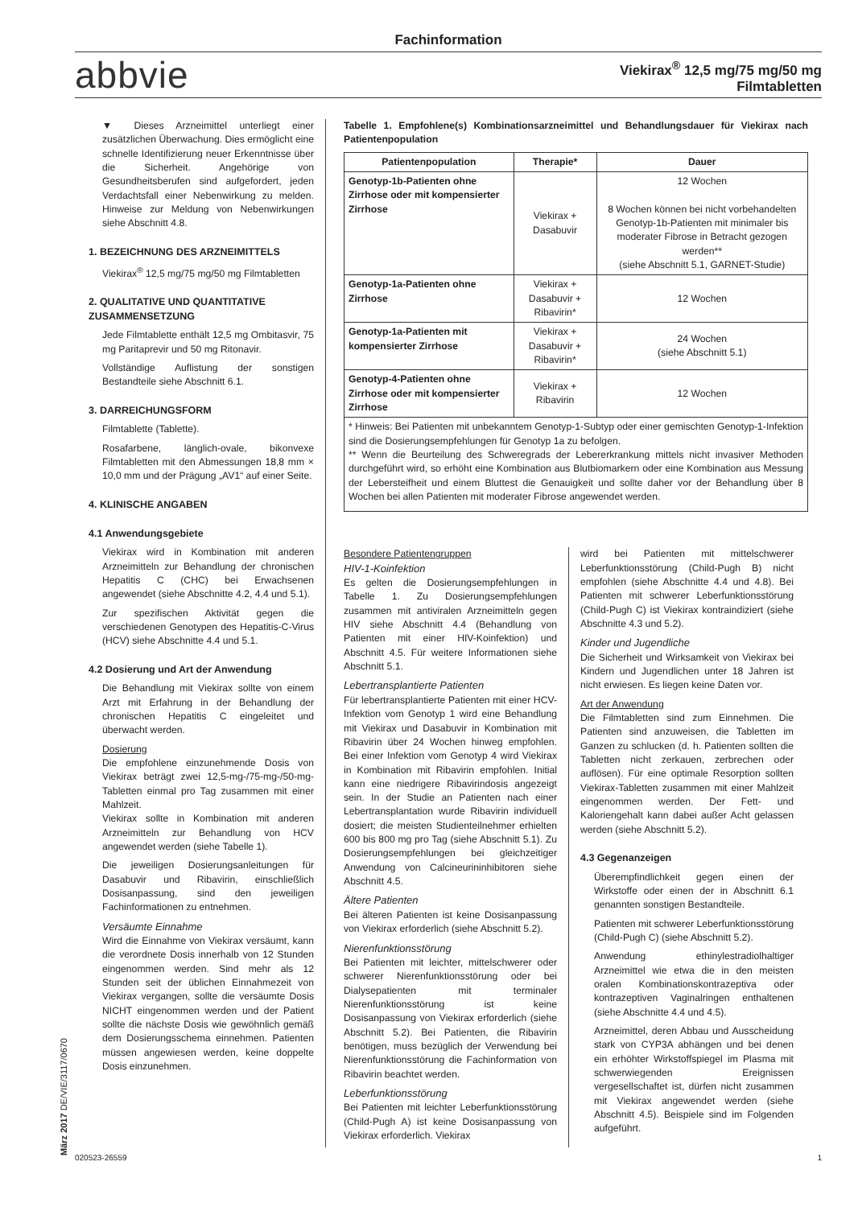Fachinformation
abbvie
Viekirax<sup>®</sup> 12,5 mg/75 mg/50 mg
Filmtabletten
▼ Dieses Arzneimittel unterliegt einer zusätzlichen Überwachung. Dies ermöglicht eine schnelle Identifizierung neuer Erkenntnisse über die Sicherheit. Angehörige von Gesundheitsberufen sind aufgefordert, jeden Verdachtsfall einer Nebenwirkung zu melden. Hinweise zur Meldung von Nebenwirkungen siehe Abschnitt 4.8.
1. BEZEICHNUNG DES ARZNEIMITTELS
Viekirax<sup>®</sup> 12,5 mg/75 mg/50 mg Filmtabletten
2. QUALITATIVE UND QUANTITATIVE ZUSAMMENSETZUNG
Jede Filmtablette enthält 12,5 mg Ombitasvir, 75 mg Paritaprevir und 50 mg Ritonavir.
Vollständige Auflistung der sonstigen Bestandteile siehe Abschnitt 6.1.
3. DARREICHUNGSFORM
Filmtablette (Tablette).
Rosafarbene, länglich-ovale, bikonvexe Filmtabletten mit den Abmessungen 18,8 mm × 10,0 mm und der Prägung „AV1“ auf einer Seite.
4. KLINISCHE ANGABEN
4.1 Anwendungsgebiete
Viekirax wird in Kombination mit anderen Arzneimitteln zur Behandlung der chronischen Hepatitis C (CHC) bei Erwachsenen angewendet (siehe Abschnitte 4.2, 4.4 und 5.1).
Zur spezifischen Aktivität gegen die verschiedenen Genotypen des Hepatitis-C-Virus (HCV) siehe Abschnitte 4.4 und 5.1.
4.2 Dosierung und Art der Anwendung
Die Behandlung mit Viekirax sollte von einem Arzt mit Erfahrung in der Behandlung der chronischen Hepatitis C eingeleitet und überwacht werden.
Dosierung
Die empfohlene einzunehmende Dosis von Viekirax beträgt zwei 12,5-mg-/75-mg-/50-mg-Tabletten einmal pro Tag zusammen mit einer Mahlzeit.
Viekirax sollte in Kombination mit anderen Arzneimitteln zur Behandlung von HCV angewendet werden (siehe Tabelle 1).
Die jeweiligen Dosierungsanleitungen für Dasabuvir und Ribavirin, einschließlich Dosisanpassung, sind den jeweiligen Fachinformationen zu entnehmen.
Versäumte Einnahme
Wird die Einnahme von Viekirax versäumt, kann die verordnete Dosis innerhalb von 12 Stunden eingenommen werden. Sind mehr als 12 Stunden seit der üblichen Einnahmezeit von Viekirax vergangen, sollte die versäumte Dosis NICHT eingenommen werden und der Patient sollte die nächste Dosis wie gewöhnlich gemäß dem Dosierungsschema einnehmen. Patienten müssen angewiesen werden, keine doppelte Dosis einzunehmen.
Tabelle 1. Empfohlene(s) Kombinationsarzneimittel und Behandlungsdauer für Viekirax nach Patientenpopulation
| Patientenpopulation | Therapie* | Dauer |
| --- | --- | --- |
| Genotyp-1b-Patienten ohne Zirrhose oder mit kompensierter Zirrhose | Viekirax + Dasabuvir | 12 Wochen 8 Wochen können bei nicht vorbehandelten Genotyp-1b-Patienten mit minimaler bis moderater Fibrose in Betracht gezogen werden** (siehe Abschnitt 5.1, GARNET-Studie) |
| Genotyp-1a-Patienten ohne Zirrhose | Viekirax + Dasabuvir + Ribavirin* | 12 Wochen |
| Genotyp-1a-Patienten mit kompensierter Zirrhose | Viekirax + Dasabuvir + Ribavirin* | 24 Wochen (siehe Abschnitt 5.1) |
| Genotyp-4-Patienten ohne Zirrhose oder mit kompensierter Zirrhose | Viekirax + Ribavirin | 12 Wochen |
| * Hinweis: Bei Patienten mit unbekanntem Genotyp-1-Subtyp oder einer gemischten Genotyp-1-Infektion sind die Dosierungsempfehlungen für Genotyp 1a zu befolgen. ** Wenn die Beurteilung des Schweregrads der Lebererkrankung mittels nicht invasiver Methoden durchgeführt wird, so erhöht eine Kombination aus Blutbiomarkern oder eine Kombination aus Messung der Lebersteifheit und einem Bluttest die Genauigkeit und sollte daher vor der Behandlung über 8 Wochen bei allen Patienten mit moderater Fibrose angewendet werden. | | |
Besondere Patientengruppen
HIV-1-Koinfektion
Es gelten die Dosierungsempfehlungen in Tabelle 1. Zu Dosierungsempfehlungen zusammen mit antiviralen Arzneimitteln gegen HIV siehe Abschnitt 4.4 (Behandlung von Patienten mit einer HIV-Koinfektion) und Abschnitt 4.5. Für weitere Informationen siehe Abschnitt 5.1.
Lebertransplantierte Patienten
Für lebertransplantierte Patienten mit einer HCV-Infektion vom Genotyp 1 wird eine Behandlung mit Viekirax und Dasabuvir in Kombination mit Ribavirin über 24 Wochen hinweg empfohlen. Bei einer Infektion vom Genotyp 4 wird Viekirax in Kombination mit Ribavirin empfohlen. Initial kann eine niedrigere Ribavirindosis angezeigt sein. In der Studie an Patienten nach einer Lebertransplantation wurde Ribavirin individuell dosiert; die meisten Studienteilnehmer erhielten 600 bis 800 mg pro Tag (siehe Abschnitt 5.1). Zu Dosierungsempfehlungen bei gleichzeitiger Anwendung von Calcineurininhibitoren siehe Abschnitt 4.5.
Ältere Patienten
Bei älteren Patienten ist keine Dosisanpassung von Viekirax erforderlich (siehe Abschnitt 5.2).
Nierenfunktionsstörung
Bei Patienten mit leichter, mittelschwerer oder schwerer Nierenfunktionsstörung oder bei Dialysepatienten mit terminaler Nierenfunktionsstörung ist keine Dosisanpassung von Viekirax erforderlich (siehe Abschnitt 5.2). Bei Patienten, die Ribavirin benötigen, muss bezüglich der Verwendung bei Nierenfunktionsstörung die Fachinformation von Ribavirin beachtet werden.
Leberfunktionsstörung
Bei Patienten mit leichter Leberfunktionsstörung (Child-Pugh A) ist keine Dosisanpassung von Viekirax erforderlich. Viekirax
wird bei Patienten mit mittelschwerer Leberfunktionsstörung (Child-Pugh B) nicht empfohlen (siehe Abschnitte 4.4 und 4.8). Bei Patienten mit schwerer Leberfunktionsstörung (Child-Pugh C) ist Viekirax kontraindiziert (siehe Abschnitte 4.3 und 5.2).
Kinder und Jugendliche
Die Sicherheit und Wirksamkeit von Viekirax bei Kindern und Jugendlichen unter 18 Jahren ist nicht erwiesen. Es liegen keine Daten vor.
Art der Anwendung
Die Filmtabletten sind zum Einnehmen. Die Patienten sind anzuweisen, die Tabletten im Ganzen zu schlucken (d. h. Patienten sollten die Tabletten nicht zerkauen, zerbrechen oder auflösen). Für eine optimale Resorption sollten Viekirax-Tabletten zusammen mit einer Mahlzeit eingenommen werden. Der Fett- und Kaloriengehalt kann dabei außer Acht gelassen werden (siehe Abschnitt 5.2).
4.3 Gegenanzeigen
Überempfindlichkeit gegen einen der Wirkstoffe oder einen der in Abschnitt 6.1 genannten sonstigen Bestandteile.
Patienten mit schwerer Leberfunktionsstörung (Child-Pugh C) (siehe Abschnitt 5.2).
Anwendung ethinylestradiolhaltiger Arzneimittel wie etwa die in den meisten oralen Kombinationskontrazeptiva oder kontrazeptiven Vaginalringen enthaltenen (siehe Abschnitte 4.4 und 4.5).
Arzneimittel, deren Abbau und Ausscheidung stark von CYP3A abhängen und bei denen ein erhöhter Wirkstoffspiegel im Plasma mit schwerwiegenden Ereignissen vergesellschaftet ist, dürfen nicht zusammen mit Viekirax angewendet werden (siehe Abschnitt 4.5). Beispiele sind im Folgenden aufgeführt.
020523-26559 1
März 2017 DE/VIE/3117/0670